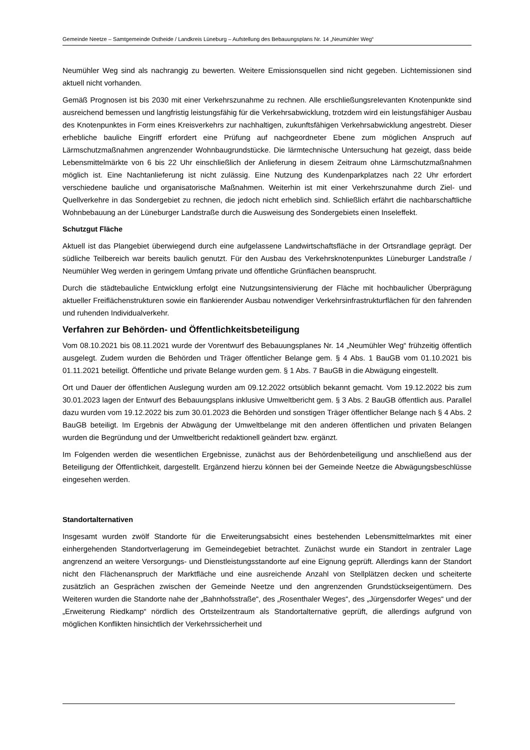Gemeinde Neetze – Samtgemeinde Ostheide / Landkreis Lüneburg – Aufstellung des Bebauungsplans Nr. 14 „Neumühler Weg“
Neumühler Weg sind als nachrangig zu bewerten. Weitere Emissionsquellen sind nicht gegeben. Lichtemissionen sind aktuell nicht vorhanden.
Gemäß Prognosen ist bis 2030 mit einer Verkehrszunahme zu rechnen. Alle erschließungsrelevanten Knotenpunkte sind ausreichend bemessen und langfristig leistungsfähig für die Verkehrsabwicklung, trotzdem wird ein leistungsfähiger Ausbau des Knotenpunktes in Form eines Kreisverkehrs zur nachhaltigen, zukunftsfähigen Verkehrsabwicklung angestrebt. Dieser erhebliche bauliche Eingriff erfordert eine Prüfung auf nachgeordneter Ebene zum möglichen Anspruch auf Lärmschutzmaßnahmen angrenzender Wohnbaugrundstücke. Die lärmtechnische Untersuchung hat gezeigt, dass beide Lebensmittelmärkte von 6 bis 22 Uhr einschließlich der Anlieferung in diesem Zeitraum ohne Lärmschutzmaßnahmen möglich ist. Eine Nachtanlieferung ist nicht zulässig. Eine Nutzung des Kundenparkplatzes nach 22 Uhr erfordert verschiedene bauliche und organisatorische Maßnahmen. Weiterhin ist mit einer Verkehrszunahme durch Ziel- und Quellverkehre in das Sondergebiet zu rechnen, die jedoch nicht erheblich sind. Schließlich erfährt die nachbarschaftliche Wohnbebauung an der Lüneburger Landstraße durch die Ausweisung des Sondergebiets einen Inseleffekt.
Schutzgut Fläche
Aktuell ist das Plangebiet überwiegend durch eine aufgelassene Landwirtschaftsfläche in der Ortsrandlage geprägt. Der südliche Teilbereich war bereits baulich genutzt. Für den Ausbau des Verkehrsknotenpunktes Lüneburger Landstraße / Neumühler Weg werden in geringem Umfang private und öffentliche Grünflächen beansprucht.
Durch die städtebauliche Entwicklung erfolgt eine Nutzungsintensivierung der Fläche mit hochbaulicher Überprägung aktueller Freiflächenstrukturen sowie ein flankierender Ausbau notwendiger Verkehrsinfrastrukturflächen für den fahrenden und ruhenden Individualverkehr.
Verfahren zur Behörden- und Öffentlichkeitsbeteiligung
Vom 08.10.2021 bis 08.11.2021 wurde der Vorentwurf des Bebauungsplanes Nr. 14 „Neumühler Weg“ frühzeitig öffentlich ausgelegt. Zudem wurden die Behörden und Träger öffentlicher Belange gem. § 4 Abs. 1 BauGB vom 01.10.2021 bis 01.11.2021 beteiligt. Öffentliche und private Belange wurden gem. § 1 Abs. 7 BauGB in die Abwägung eingestellt.
Ort und Dauer der öffentlichen Auslegung wurden am 09.12.2022 ortsüblich bekannt gemacht. Vom 19.12.2022 bis zum 30.01.2023 lagen der Entwurf des Bebauungsplans inklusive Umweltbericht gem. § 3 Abs. 2 BauGB öffentlich aus. Parallel dazu wurden vom 19.12.2022 bis zum 30.01.2023 die Behörden und sonstigen Träger öffentlicher Belange nach § 4 Abs. 2 BauGB beteiligt. Im Ergebnis der Abwägung der Umweltbelange mit den anderen öffentlichen und privaten Belangen wurden die Begründung und der Umweltbericht redaktionell geändert bzw. ergänzt.
Im Folgenden werden die wesentlichen Ergebnisse, zunächst aus der Behördenbeteiligung und anschließend aus der Beteiligung der Öffentlichkeit, dargestellt. Ergänzend hierzu können bei der Gemeinde Neetze die Abwägungsbeschlüsse eingesehen werden.
Standortalternativen
Insgesamt wurden zwölf Standorte für die Erweiterungsabsicht eines bestehenden Lebensmittelmarktes mit einer einhergehenden Standortverlagerung im Gemeindegebiet betrachtet. Zunächst wurde ein Standort in zentraler Lage angrenzend an weitere Versorgungs- und Dienstleistungsstandorte auf eine Eignung geprüft. Allerdings kann der Standort nicht den Flächenanspruch der Marktfläche und eine ausreichende Anzahl von Stellplätzen decken und scheiterte zusätzlich an Gesprächen zwischen der Gemeinde Neetze und den angrenzenden Grundstückseigentümern. Des Weiteren wurden die Standorte nahe der „Bahnhofsstraße“, des „Rosenthaler Weges“, des „Jürgensdorfer Weges“ und der „Erweiterung Riedkamp“ nördlich des Ortsteilzentraum als Standortalternative geprüft, die allerdings aufgrund von möglichen Konflikten hinsichtlich der Verkehrssicherheit und